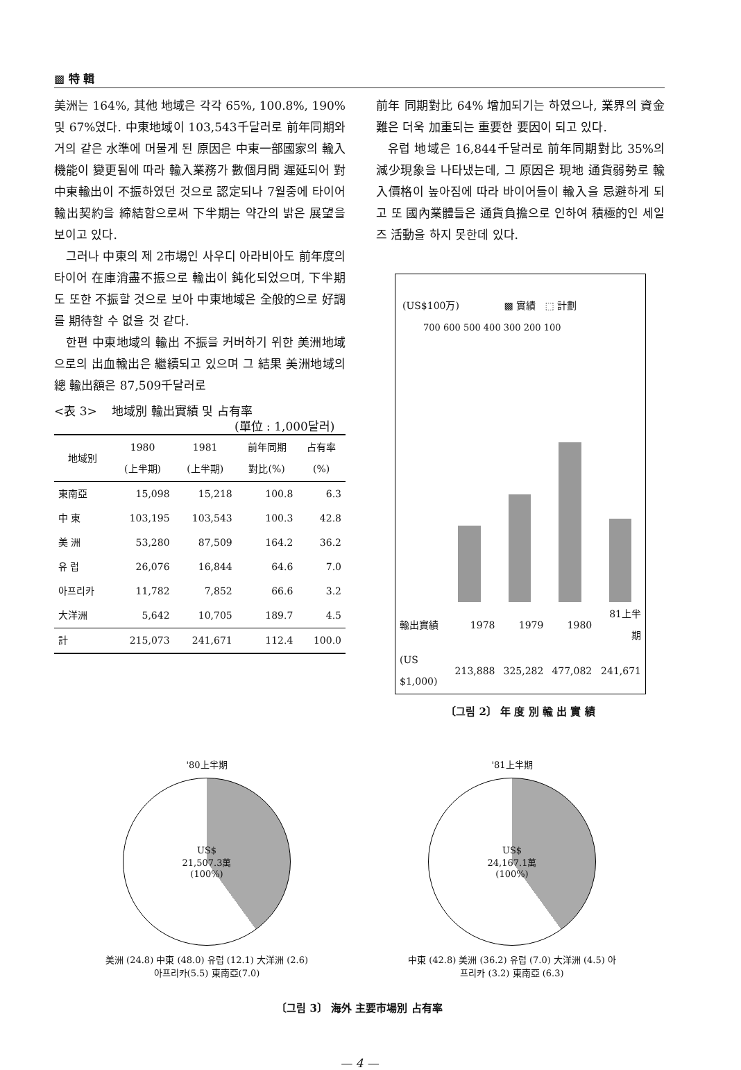▩ 特 輯
美洲는 164%, 其他 地域은 각각 65%, 100.8%, 190% 및 67%였다. 中東地域이 103,543千달러로 前年同期와 거의 같은 水準에 머물게 된 原因은 中東一部國家의 輸入機能이 變更됨에 따라 輸入業務가 數個月間 遲延되어 對中東輸出이 不振하였던 것으로 認定되나 7월중에 타이어 輸出契約을 締結함으로써 下半期는 약간의 밝은 展望을 보이고 있다.
그러나 中東의 제 2市場인 사우디 아라비아도 前年度의 타이어 在庫消盡不振으로 輸出이 鈍化되었으며, 下半期도 또한 不振할 것으로 보아 中東地域은 全般的으로 好調를 期待할 수 없을 것 같다.
한편 中東地域의 輸出 不振을 커버하기 위한 美洲地域으로의 出血輸出은 繼續되고 있으며 그 結果 美洲地域의 總 輸出額은 87,509千달러로
<表 3> 地域別 輸出實績 및 占有率
(單位 : 1,000달러)
| 地域別 | 1980 (上半期) | 1981 (上半期) | 前年同期 對比(%) | 占有率 (%) |
| --- | --- | --- | --- | --- |
| 東南亞 | 15,098 | 15,218 | 100.8 | 6.3 |
| 中 東 | 103,195 | 103,543 | 100.3 | 42.8 |
| 美 洲 | 53,280 | 87,509 | 164.2 | 36.2 |
| 유 럽 | 26,076 | 16,844 | 64.6 | 7.0 |
| 아프리카 | 11,782 | 7,852 | 66.6 | 3.2 |
| 大洋洲 | 5,642 | 10,705 | 189.7 | 4.5 |
| 計 | 215,073 | 241,671 | 112.4 | 100.0 |
前年 同期對比 64% 增加되기는 하였으나, 業界의 資金難은 더욱 加重되는 重要한 要因이 되고 있다.
유럽 地域은 16,844千달러로 前年同期對比 35%의 減少現象을 나타냈는데, 그 原因은 現地 通貨弱勢로 輸入價格이 높아짐에 따라 바이어들이 輸入을 忌避하게 되고 또 國內業體들은 通貨負擔으로 인하여 積極的인 세일즈 活動을 하지 못한데 있다.
(US$100万) ▩ 實績 ⬚ 計劃
700 600 500 400 300 200 100
| 輸出實績 | 1978 | 1979 | 1980 | 81上半期 |
| (US $1,000) | 213,888 | 325,282 | 477,082 | 241,671 |
〔그림 2〕 年 度 別 輸 出 實 績
'80上半期
US$
21,507.3萬
(100%)
美洲 (24.8) 中東 (48.0) 유럽 (12.1) 大洋洲 (2.6) 아프리카(5.5) 東南亞(7.0)
'81上半期
US$
24,167.1萬
(100%)
中東 (42.8) 美洲 (36.2) 유럽 (7.0) 大洋洲 (4.5) 아프리카 (3.2) 東南亞 (6.3)
〔그림 3〕 海外 主要市場別 占有率
— 4 —